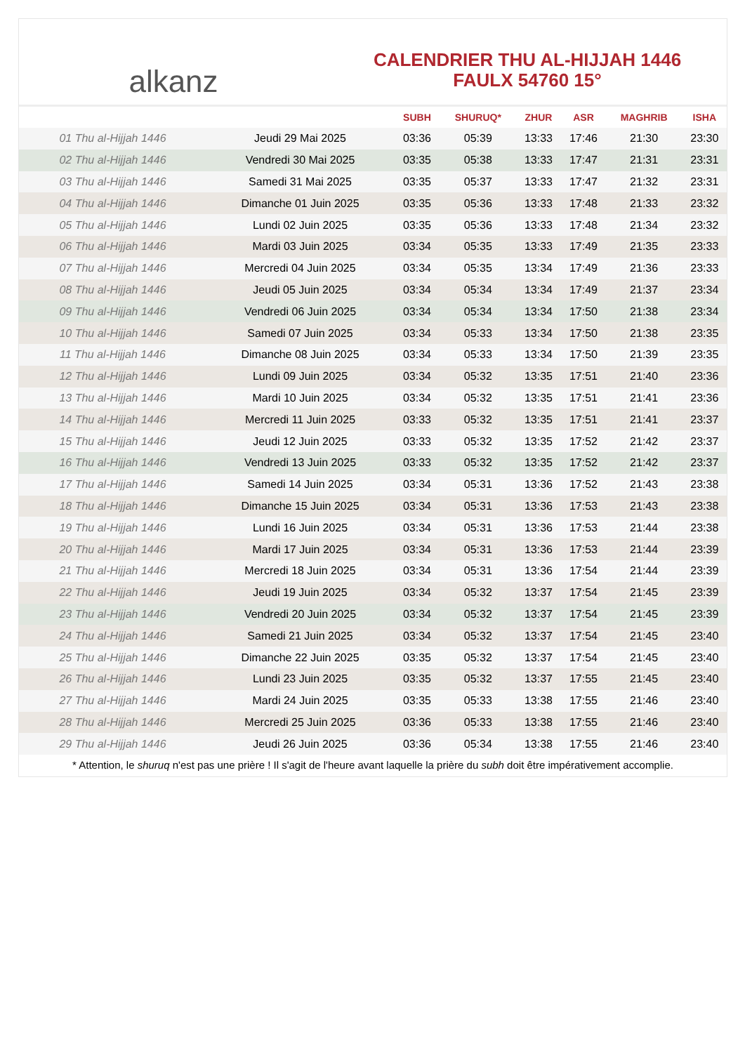alkanz
CALENDRIER THU AL-HIJJAH 1446
FAULX 54760 15°
| | | SUBH | SHURUQ* | ZHUR | ASR | MAGHRIB | ISHA |
| --- | --- | --- | --- | --- | --- | --- | --- |
| 01 Thu al-Hijjah 1446 | Jeudi 29 Mai 2025 | 03:36 | 05:39 | 13:33 | 17:46 | 21:30 | 23:30 |
| 02 Thu al-Hijjah 1446 | Vendredi 30 Mai 2025 | 03:35 | 05:38 | 13:33 | 17:47 | 21:31 | 23:31 |
| 03 Thu al-Hijjah 1446 | Samedi 31 Mai 2025 | 03:35 | 05:37 | 13:33 | 17:47 | 21:32 | 23:31 |
| 04 Thu al-Hijjah 1446 | Dimanche 01 Juin 2025 | 03:35 | 05:36 | 13:33 | 17:48 | 21:33 | 23:32 |
| 05 Thu al-Hijjah 1446 | Lundi 02 Juin 2025 | 03:35 | 05:36 | 13:33 | 17:48 | 21:34 | 23:32 |
| 06 Thu al-Hijjah 1446 | Mardi 03 Juin 2025 | 03:34 | 05:35 | 13:33 | 17:49 | 21:35 | 23:33 |
| 07 Thu al-Hijjah 1446 | Mercredi 04 Juin 2025 | 03:34 | 05:35 | 13:34 | 17:49 | 21:36 | 23:33 |
| 08 Thu al-Hijjah 1446 | Jeudi 05 Juin 2025 | 03:34 | 05:34 | 13:34 | 17:49 | 21:37 | 23:34 |
| 09 Thu al-Hijjah 1446 | Vendredi 06 Juin 2025 | 03:34 | 05:34 | 13:34 | 17:50 | 21:38 | 23:34 |
| 10 Thu al-Hijjah 1446 | Samedi 07 Juin 2025 | 03:34 | 05:33 | 13:34 | 17:50 | 21:38 | 23:35 |
| 11 Thu al-Hijjah 1446 | Dimanche 08 Juin 2025 | 03:34 | 05:33 | 13:34 | 17:50 | 21:39 | 23:35 |
| 12 Thu al-Hijjah 1446 | Lundi 09 Juin 2025 | 03:34 | 05:32 | 13:35 | 17:51 | 21:40 | 23:36 |
| 13 Thu al-Hijjah 1446 | Mardi 10 Juin 2025 | 03:34 | 05:32 | 13:35 | 17:51 | 21:41 | 23:36 |
| 14 Thu al-Hijjah 1446 | Mercredi 11 Juin 2025 | 03:33 | 05:32 | 13:35 | 17:51 | 21:41 | 23:37 |
| 15 Thu al-Hijjah 1446 | Jeudi 12 Juin 2025 | 03:33 | 05:32 | 13:35 | 17:52 | 21:42 | 23:37 |
| 16 Thu al-Hijjah 1446 | Vendredi 13 Juin 2025 | 03:33 | 05:32 | 13:35 | 17:52 | 21:42 | 23:37 |
| 17 Thu al-Hijjah 1446 | Samedi 14 Juin 2025 | 03:34 | 05:31 | 13:36 | 17:52 | 21:43 | 23:38 |
| 18 Thu al-Hijjah 1446 | Dimanche 15 Juin 2025 | 03:34 | 05:31 | 13:36 | 17:53 | 21:43 | 23:38 |
| 19 Thu al-Hijjah 1446 | Lundi 16 Juin 2025 | 03:34 | 05:31 | 13:36 | 17:53 | 21:44 | 23:38 |
| 20 Thu al-Hijjah 1446 | Mardi 17 Juin 2025 | 03:34 | 05:31 | 13:36 | 17:53 | 21:44 | 23:39 |
| 21 Thu al-Hijjah 1446 | Mercredi 18 Juin 2025 | 03:34 | 05:31 | 13:36 | 17:54 | 21:44 | 23:39 |
| 22 Thu al-Hijjah 1446 | Jeudi 19 Juin 2025 | 03:34 | 05:32 | 13:37 | 17:54 | 21:45 | 23:39 |
| 23 Thu al-Hijjah 1446 | Vendredi 20 Juin 2025 | 03:34 | 05:32 | 13:37 | 17:54 | 21:45 | 23:39 |
| 24 Thu al-Hijjah 1446 | Samedi 21 Juin 2025 | 03:34 | 05:32 | 13:37 | 17:54 | 21:45 | 23:40 |
| 25 Thu al-Hijjah 1446 | Dimanche 22 Juin 2025 | 03:35 | 05:32 | 13:37 | 17:54 | 21:45 | 23:40 |
| 26 Thu al-Hijjah 1446 | Lundi 23 Juin 2025 | 03:35 | 05:32 | 13:37 | 17:55 | 21:45 | 23:40 |
| 27 Thu al-Hijjah 1446 | Mardi 24 Juin 2025 | 03:35 | 05:33 | 13:38 | 17:55 | 21:46 | 23:40 |
| 28 Thu al-Hijjah 1446 | Mercredi 25 Juin 2025 | 03:36 | 05:33 | 13:38 | 17:55 | 21:46 | 23:40 |
| 29 Thu al-Hijjah 1446 | Jeudi 26 Juin 2025 | 03:36 | 05:34 | 13:38 | 17:55 | 21:46 | 23:40 |
* Attention, le shuruq n'est pas une prière ! Il s'agit de l'heure avant laquelle la prière du subh doit être impérativement accomplie.